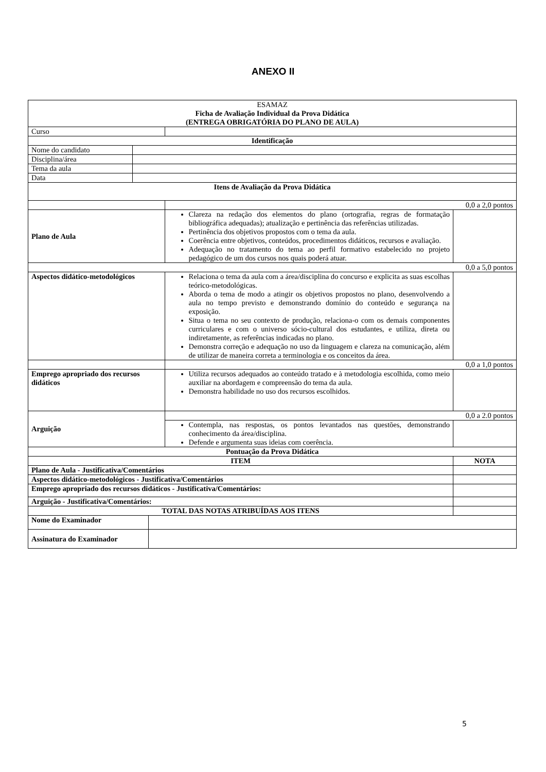ANEXO II
| ESAMAZ Ficha de Avaliação Individual da Prova Didática (ENTREGA OBRIGATÓRIA DO PLANO DE AULA) | | | | |
| Curso | | | | |
| Identificação | | | | |
| Nome do candidato | | | | |
| Disciplina/área | | | | |
| Tema da aula | | | | |
| Data | | | | |
| Itens de Avaliação da Prova Didática | | | | |
| | | | 0,0 a 2,0 pontos | |
| Plano de Aula | | | Clareza na redação dos elementos do plano (ortografia, regras de formatação bibliográfica adequadas); atualização e pertinência das referências utilizadas. Pertinência dos objetivos propostos com o tema da aula. Coerência entre objetivos, conteúdos, procedimentos didáticos, recursos e avaliação. Adequação no tratamento do tema ao perfil formativo estabelecido no projeto pedagógico de um dos cursos nos quais poderá atuar. | |
| 0,0 a 5,0 pontos | | | | |
| Aspectos didático-metodológicos | | | Relaciona o tema da aula com a área/disciplina do concurso e explicita as suas escolhas teórico-metodológicas. Aborda o tema de modo a atingir os objetivos propostos no plano, desenvolvendo a aula no tempo previsto e demonstrando domínio do conteúdo e segurança na exposição. Situa o tema no seu contexto de produção, relaciona-o com os demais componentes curriculares e com o universo sócio-cultural dos estudantes, e utiliza, direta ou indiretamente, as referências indicadas no plano. Demonstra correção e adequação no uso da linguagem e clareza na comunicação, além de utilizar de maneira correta a terminologia e os conceitos da área. | |
| | | | 0,0 a 1,0 pontos | |
| Emprego apropriado dos recursos didáticos | | | Utiliza recursos adequados ao conteúdo tratado e à metodologia escolhida, como meio auxiliar na abordagem e compreensão do tema da aula. Demonstra habilidade no uso dos recursos escolhidos. | |
| Arguição | | | 0,0 a 2.0 pontos | |
| | | | Contempla, nas respostas, os pontos levantados nas questões, demonstrando conhecimento da área/disciplina. Defende e argumenta suas ideias com coerência. | |
| Pontuação da Prova Didática | | | | |
| ITEM | | | | NOTA |
| Plano de Aula - Justificativa/Comentários | | | | |
| Aspectos didático-metodológicos - Justificativa/Comentários | | | | |
| Emprego apropriado dos recursos didáticos - Justificativa/Comentários: | | | | |
| Arguição - Justificativa/Comentários: | | | | |
| TOTAL DAS NOTAS ATRIBUÍDAS AOS ITENS | | | | |
| Nome do Examinador | | | | |
| Assinatura do Examinador | | | | |
5